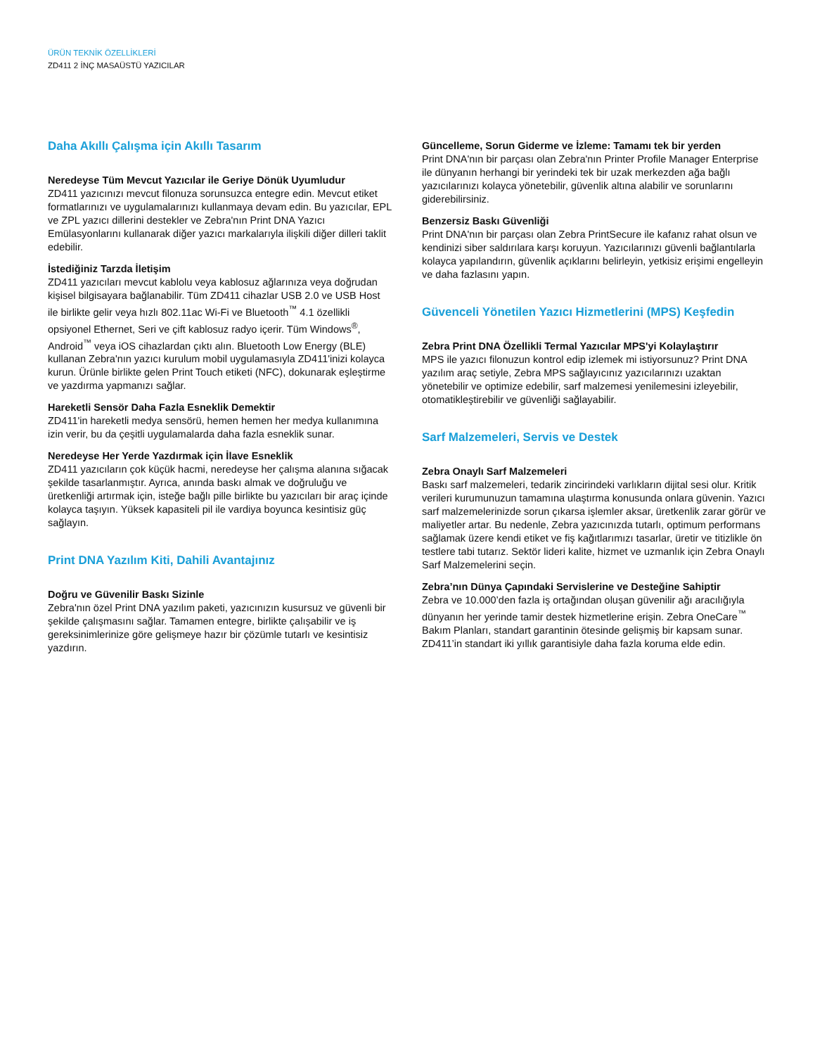ÜRÜN TEKNİK ÖZELLİKLERİ
ZD411 2 İNÇ MASAÜSTÜ YAZICILAR
Daha Akıllı Çalışma için Akıllı Tasarım
Neredeyse Tüm Mevcut Yazıcılar ile Geriye Dönük Uyumludur
ZD411 yazıcınızı mevcut filonuza sorunsuzca entegre edin. Mevcut etiket formatlarınızı ve uygulamalarınızı kullanmaya devam edin. Bu yazıcılar, EPL ve ZPL yazıcı dillerini destekler ve Zebra'nın Print DNA Yazıcı Emülasyonlarını kullanarak diğer yazıcı markalarıyla ilişkili diğer dilleri taklit edebilir.
İstediğiniz Tarzda İletişim
ZD411 yazıcıları mevcut kablolu veya kablosuz ağlarınıza veya doğrudan kişisel bilgisayara bağlanabilir. Tüm ZD411 cihazlar USB 2.0 ve USB Host ile birlikte gelir veya hızlı 802.11ac Wi-Fi ve Bluetooth<sup>™</sup> 4.1 özellikli opsiyonel Ethernet, Seri ve çift kablosuz radyo içerir. Tüm Windows<sup>®</sup>, Android<sup>™</sup> veya iOS cihazlardan çıktı alın. Bluetooth Low Energy (BLE) kullanan Zebra'nın yazıcı kurulum mobil uygulamasıyla ZD411'inizi kolayca kurun. Ürünle birlikte gelen Print Touch etiketi (NFC), dokunarak eşleştirme ve yazdırma yapmanızı sağlar.
Hareketli Sensör Daha Fazla Esneklik Demektir
ZD411'in hareketli medya sensörü, hemen hemen her medya kullanımına izin verir, bu da çeşitli uygulamalarda daha fazla esneklik sunar.
Neredeyse Her Yerde Yazdırmak için İlave Esneklik
ZD411 yazıcıların çok küçük hacmi, neredeyse her çalışma alanına sığacak şekilde tasarlanmıştır. Ayrıca, anında baskı almak ve doğruluğu ve üretkenliği artırmak için, isteğe bağlı pille birlikte bu yazıcıları bir araç içinde kolayca taşıyın. Yüksek kapasiteli pil ile vardiya boyunca kesintisiz güç sağlayın.
Print DNA Yazılım Kiti, Dahili Avantajınız
Doğru ve Güvenilir Baskı Sizinle
Zebra'nın özel Print DNA yazılım paketi, yazıcınızın kusursuz ve güvenli bir şekilde çalışmasını sağlar. Tamamen entegre, birlikte çalışabilir ve iş gereksinimlerinize göre gelişmeye hazır bir çözümle tutarlı ve kesintisiz yazdırın.
Güncelleme, Sorun Giderme ve İzleme: Tamamı tek bir yerden
Print DNA'nın bir parçası olan Zebra'nın Printer Profile Manager Enterprise ile dünyanın herhangi bir yerindeki tek bir uzak merkezden ağa bağlı yazıcılarınızı kolayca yönetebilir, güvenlik altına alabilir ve sorunlarını giderebilirsiniz.
Benzersiz Baskı Güvenliği
Print DNA'nın bir parçası olan Zebra PrintSecure ile kafanız rahat olsun ve kendinizi siber saldırılara karşı koruyun. Yazıcılarınızı güvenli bağlantılarla kolayca yapılandırın, güvenlik açıklarını belirleyin, yetkisiz erişimi engelleyin ve daha fazlasını yapın.
Güvenceli Yönetilen Yazıcı Hizmetlerini (MPS) Keşfedin
Zebra Print DNA Özellikli Termal Yazıcılar MPS'yi Kolaylaştırır
MPS ile yazıcı filonuzun kontrol edip izlemek mi istiyorsunuz? Print DNA yazılım araç setiyle, Zebra MPS sağlayıcınız yazıcılarınızı uzaktan yönetebilir ve optimize edebilir, sarf malzemesi yenilemesini izleyebilir, otomatikleştirebilir ve güvenliği sağlayabilir.
Sarf Malzemeleri, Servis ve Destek
Zebra Onaylı Sarf Malzemeleri
Baskı sarf malzemeleri, tedarik zincirindeki varlıkların dijital sesi olur. Kritik verileri kurumunuzun tamamına ulaştırma konusunda onlara güvenin. Yazıcı sarf malzemelerinizde sorun çıkarsa işlemler aksar, üretkenlik zarar görür ve maliyetler artar. Bu nedenle, Zebra yazıcınızda tutarlı, optimum performans sağlamak üzere kendi etiket ve fiş kağıtlarımızı tasarlar, üretir ve titizlikle ön testlere tabi tutarız. Sektör lideri kalite, hizmet ve uzmanlık için Zebra Onaylı Sarf Malzemelerini seçin.
Zebra’nın Dünya Çapındaki Servislerine ve Desteğine Sahiptir
Zebra ve 10.000’den fazla iş ortağından oluşan güvenilir ağı aracılığıyla dünyanın her yerinde tamir destek hizmetlerine erişin. Zebra OneCare<sup>™</sup> Bakım Planları, standart garantinin ötesinde gelişmiş bir kapsam sunar. ZD411’in standart iki yıllık garantisiyle daha fazla koruma elde edin.